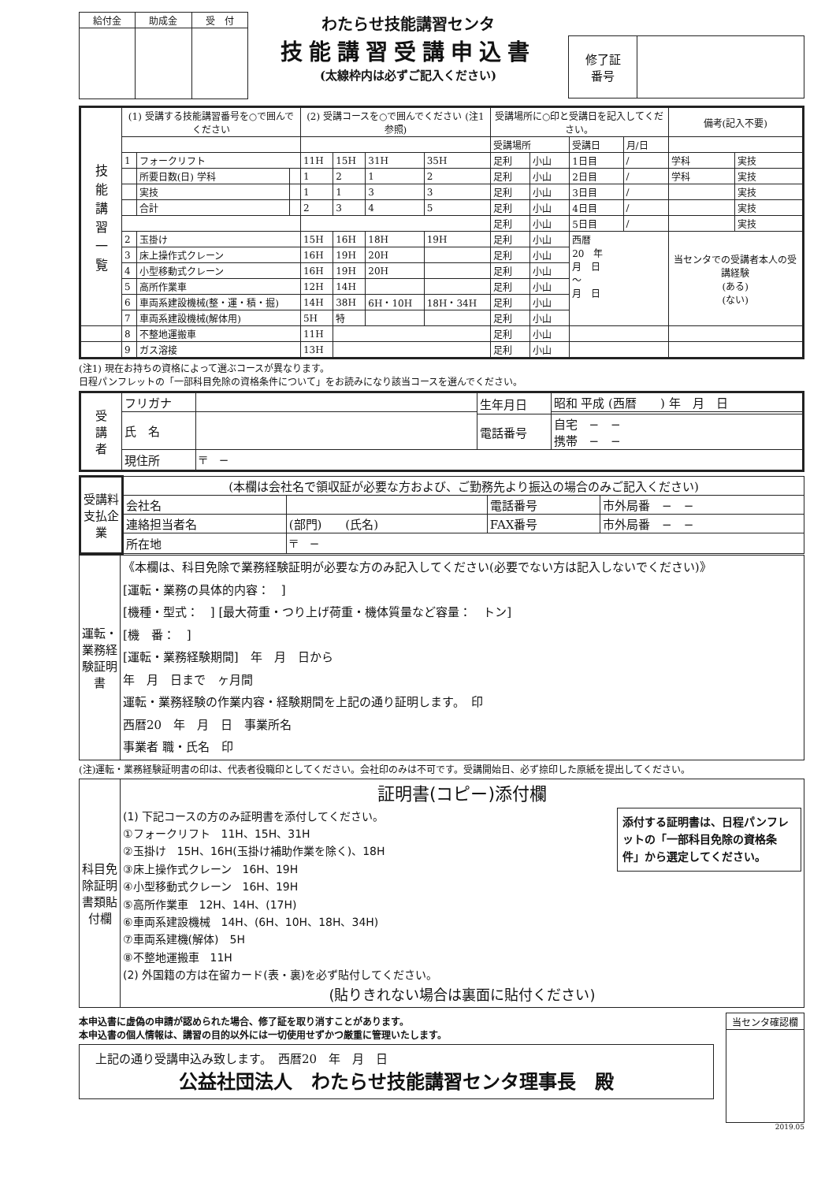| 給付金 | 助成金 | 受 付 |
わたらせ技能講習センタ
技能講習受講申込書
(太線枠内は必ずご記入ください)
| 修了証 番号 | |
| 技 能 講 習 一 覧 | (1) 受講する技能講習番号を○で囲んでください | | | (2) 受講コースを○で囲んでください (注1参照) | | | | 受講場所に○印と受講日を記入してください。 | | | | 備考(記入不要) | |
| | | | | | | | | 受講場所 | | 受講日 | 月/日 | | |
| | 1 | フォークリフト | | 11H | 15H | 31H | 35H | 足利 | 小山 | 1日目 | / | 学科 | 実技 |
| | | 所要日数(日) 学科 | | 1 | 2 | 1 | 2 | 足利 | 小山 | 2日目 | / | 学科 | 実技 |
| | | 実技 | | 1 | 1 | 3 | 3 | 足利 | 小山 | 3日目 | / | | 実技 |
| | | 合計 | | 2 | 3 | 4 | 5 | 足利 | 小山 | 4日目 | / | | 実技 |
| | | | | | | | | 足利 | 小山 | 5日目 | / | | 実技 |
| | 2 | 玉掛け | | 15H | 16H | 18H | 19H | 足利 | 小山 | 西暦 20 年 月 日 〜 月 日 | | 当センタでの受講者本人の受講経験 (ある) (ない) | |
| | 3 | 床上操作式クレーン | | 16H | 19H | 20H | | 足利 | 小山 | | | | |
| | 4 | 小型移動式クレーン | | 16H | 19H | 20H | | 足利 | 小山 | | | | |
| | 5 | 高所作業車 | | 12H | 14H | | | 足利 | 小山 | | | | |
| | 6 | 車両系建設機械(整・運・積・掘) | | 14H | 38H | 6H・10H | 18H・34H | 足利 | 小山 | | | | |
| | 7 | 車両系建設機械(解体用) | | 5H | 特 | | | 足利 | 小山 | | | | |
| | 8 | 不整地運搬車 | | 11H | | | | 足利 | 小山 | | | | |
| | 9 | ガス溶接 | | 13H | | | | 足利 | 小山 | | | | |
(注1) 現在お持ちの資格によって選ぶコースが異なります。
日程パンフレットの「一部科目免除の資格条件について」をお読みになり該当コースを選んでください。
| 受 講 者 | フリガナ | | 生年月日 | 昭和 平成 (西暦 ) 年 月 日 |
| | 氏 名 | | | |
| | | | 電話番号 | 自宅 − − 携帯 − − |
| | 現住所 | 〒 − | | |
| 受講料 支払企業 | (本欄は会社名で領収証が必要な方および、ご勤務先より振込の場合のみご記入ください) | | | |
| | 会社名 | | 電話番号 | 市外局番 − − |
| | 連絡担当者名 | (部門) (氏名) | FAX番号 | 市外局番 − − |
| | 所在地 | 〒 − | | |
| 運転・業務経験証明書 | 《本欄は、科目免除で業務経験証明が必要な方のみ記入してください(必要でない方は記入しないでください)》 [運転・業務の具体的内容： ] [機種・型式： ] [最大荷重・つり上げ荷重・機体質量など容量： トン] [機 番： ] [運転・業務経験期間] 年 月 日から 年 月 日まで ヶ月間 運転・業務経験の作業内容・経験期間を上記の通り証明します。 印 西暦20 年 月 日 事業所名 事業者 職・氏名 印 |
(注)運転・業務経験証明書の印は、代表者役職印としてください。会社印のみは不可です。受講開始日、必ず捺印した原紙を提出してください。
| 科目免除証明書類貼付欄 | 証明書(コピー)添付欄 添付する証明書は、日程パンフレットの「一部科目免除の資格条件」から選定してください。 (1) 下記コースの方のみ証明書を添付してください。 ①フォークリフト 11H、15H、31H ②玉掛け 15H、16H(玉掛け補助作業を除く)、18H ③床上操作式クレーン 16H、19H ④小型移動式クレーン 16H、19H ⑤高所作業車 12H、14H、(17H) ⑥車両系建設機械 14H、(6H、10H、18H、34H) ⑦車両系建機(解体) 5H ⑧不整地運搬車 11H (2) 外国籍の方は在留カード(表・裏)を必ず貼付してください。 (貼りきれない場合は裏面に貼付ください) |
本申込書に虚偽の申請が認められた場合、修了証を取り消すことがあります。
本申込書の個人情報は、講習の目的以外には一切使用せずかつ厳重に管理いたします。
上記の通り受講申込み致します。　西暦20　年　月　日
公益社団法人　わたらせ技能講習センタ理事長　殿
| 当センタ確認欄 |
2019.05